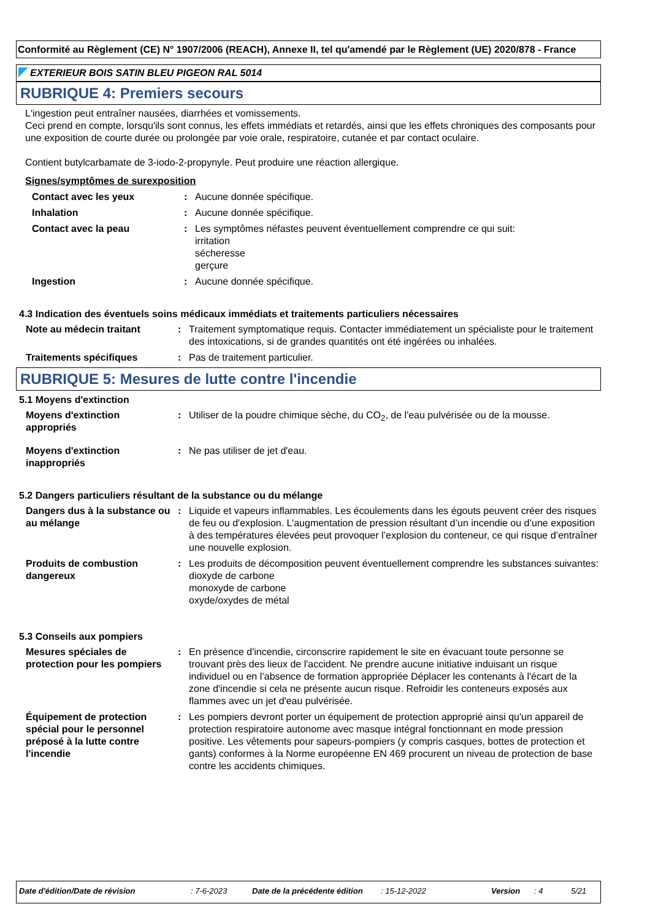Conformité au Règlement (CE) N° 1907/2006 (REACH), Annexe II, tel qu'amendé par le Règlement (UE) 2020/878 - France
EXTERIEUR BOIS SATIN BLEU PIGEON RAL 5014
RUBRIQUE 4: Premiers secours
L'ingestion peut entraîner nausées, diarrhées et vomissements.
Ceci prend en compte, lorsqu'ils sont connus, les effets immédiats et retardés, ainsi que les effets chroniques des composants pour une exposition de courte durée ou prolongée par voie orale, respiratoire, cutanée et par contact oculaire.
Contient butylcarbamate de 3-iodo-2-propynyle. Peut produire une réaction allergique.
Signes/symptômes de surexposition
| Contact avec les yeux | : | Aucune donnée spécifique. |
| Inhalation | : | Aucune donnée spécifique. |
| Contact avec la peau | : | Les symptômes néfastes peuvent éventuellement comprendre ce qui suit: irritation sécheresse gerçure |
| Ingestion | : | Aucune donnée spécifique. |
4.3 Indication des éventuels soins médicaux immédiats et traitements particuliers nécessaires
| Note au médecin traitant | : | Traitement symptomatique requis. Contacter immédiatement un spécialiste pour le traitement des intoxications, si de grandes quantités ont été ingérées ou inhalées. |
| Traitements spécifiques | : | Pas de traitement particulier. |
RUBRIQUE 5: Mesures de lutte contre l'incendie
5.1 Moyens d'extinction
| Moyens d'extinction appropriés | : | Utiliser de la poudre chimique sèche, du CO<sub>2</sub>, de l'eau pulvérisée ou de la mousse. |
| Moyens d'extinction inappropriés | : | Ne pas utiliser de jet d'eau. |
5.2 Dangers particuliers résultant de la substance ou du mélange
| Dangers dus à la substance ou au mélange | : | Liquide et vapeurs inflammables. Les écoulements dans les égouts peuvent créer des risques de feu ou d'explosion. L’augmentation de pression résultant d’un incendie ou d’une exposition à des températures élevées peut provoquer l’explosion du conteneur, ce qui risque d’entraîner une nouvelle explosion. |
| Produits de combustion dangereux | : | Les produits de décomposition peuvent éventuellement comprendre les substances suivantes: dioxyde de carbone monoxyde de carbone oxyde/oxydes de métal |
5.3 Conseils aux pompiers
| Mesures spéciales de protection pour les pompiers | : | En présence d'incendie, circonscrire rapidement le site en évacuant toute personne se trouvant près des lieux de l'accident. Ne prendre aucune initiative induisant un risque individuel ou en l’absence de formation appropriée Déplacer les contenants à l'écart de la zone d'incendie si cela ne présente aucun risque. Refroidir les conteneurs exposés aux flammes avec un jet d'eau pulvérisée. |
| Équipement de protection spécial pour le personnel préposé à la lutte contre l'incendie | : | Les pompiers devront porter un équipement de protection approprié ainsi qu'un appareil de protection respiratoire autonome avec masque intégral fonctionnant en mode pression positive. Les vêtements pour sapeurs-pompiers (y compris casques, bottes de protection et gants) conformes à la Norme européenne EN 469 procurent un niveau de protection de base contre les accidents chimiques. |
Date d'édition/Date de révision: 7-6-2023 Date de la précédente édition: 15-12-2022 Version: 4 5/21